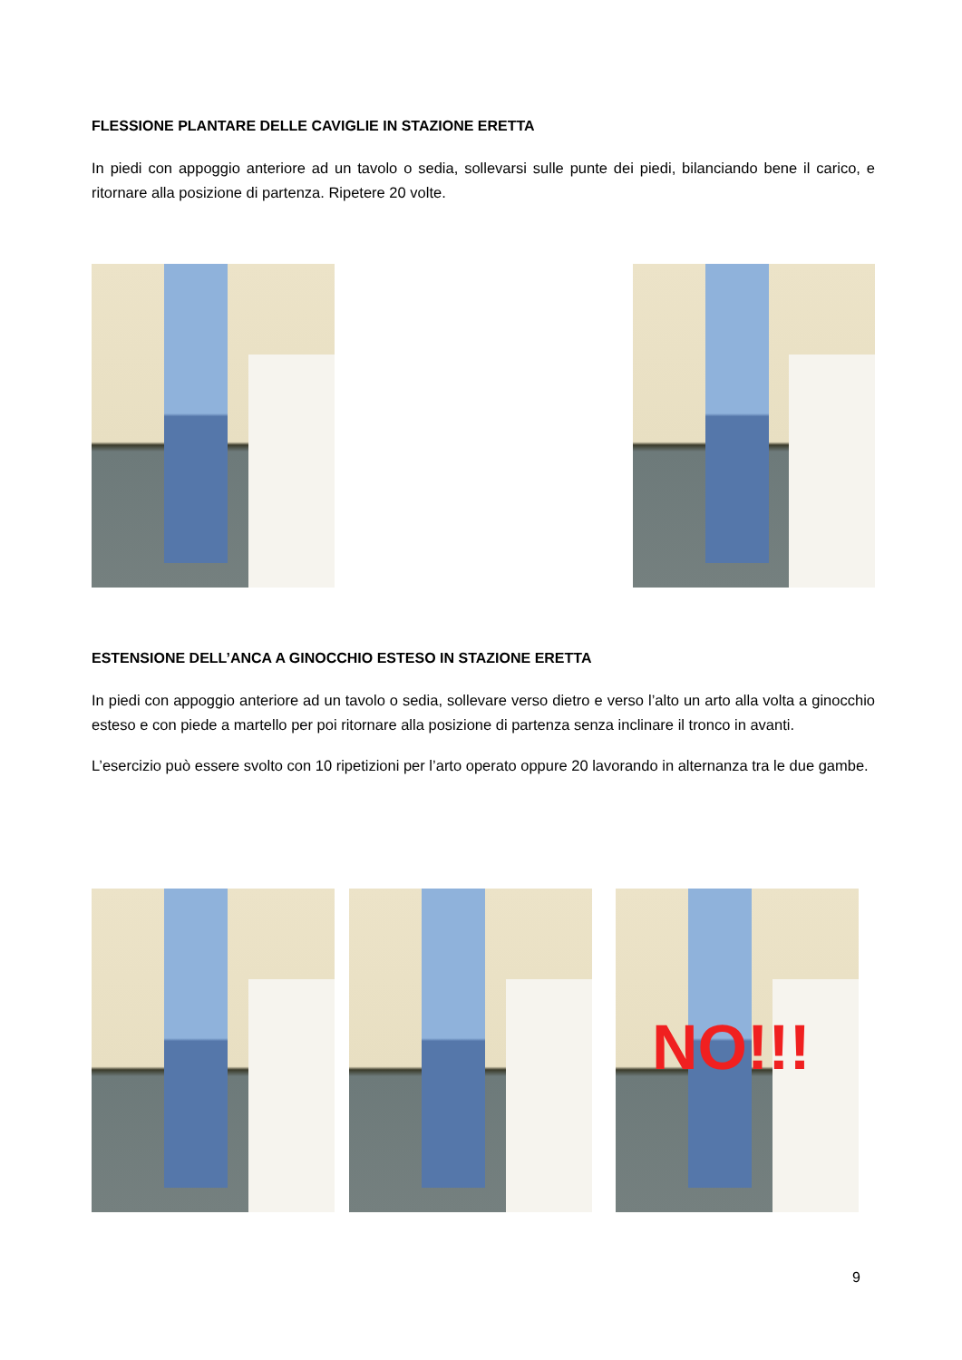FLESSIONE PLANTARE DELLE CAVIGLIE IN STAZIONE ERETTA
In piedi con appoggio anteriore ad un tavolo o sedia, sollevarsi sulle punte dei piedi, bilanciando bene il carico, e ritornare alla posizione di partenza. Ripetere 20 volte.
ESTENSIONE DELL’ANCA A GINOCCHIO ESTESO IN STAZIONE ERETTA
In piedi con appoggio anteriore ad un tavolo o sedia, sollevare verso dietro e verso l’alto un arto alla volta a ginocchio esteso e con piede a martello per poi ritornare alla posizione di partenza senza inclinare il tronco in avanti.
L’esercizio può essere svolto con 10 ripetizioni per l’arto operato oppure 20 lavorando in alternanza tra le due gambe.
NO!!!
9